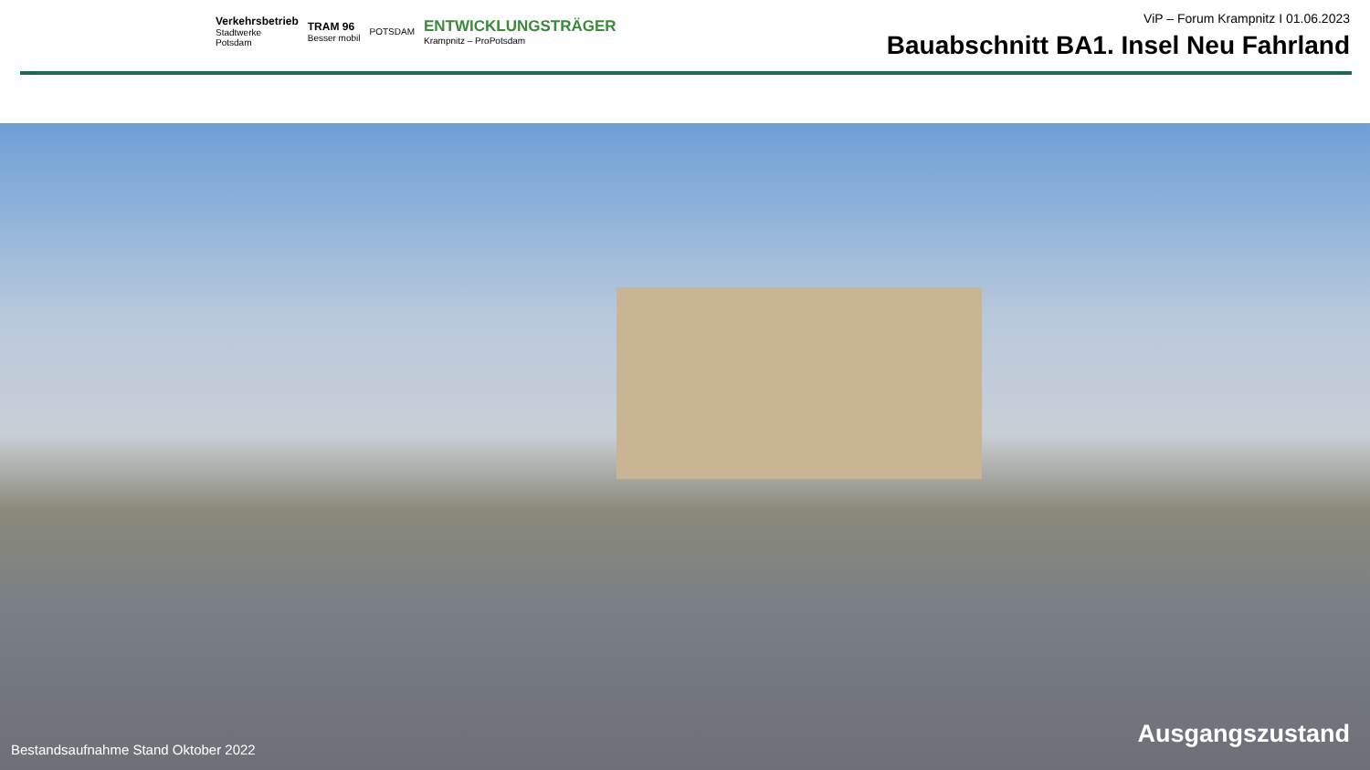Verkehrsbetrieb
Stadtwerke
Potsdam
TRAM 96
Besser mobil
POTSDAM
ENTWICKLUNGSTRÄGER
Krampnitz – ProPotsdam
ViP – Forum Krampnitz I 01.06.2023
Bauabschnitt BA1. Insel Neu Fahrland
Bestandsaufnahme Stand Oktober 2022
Ausgangszustand